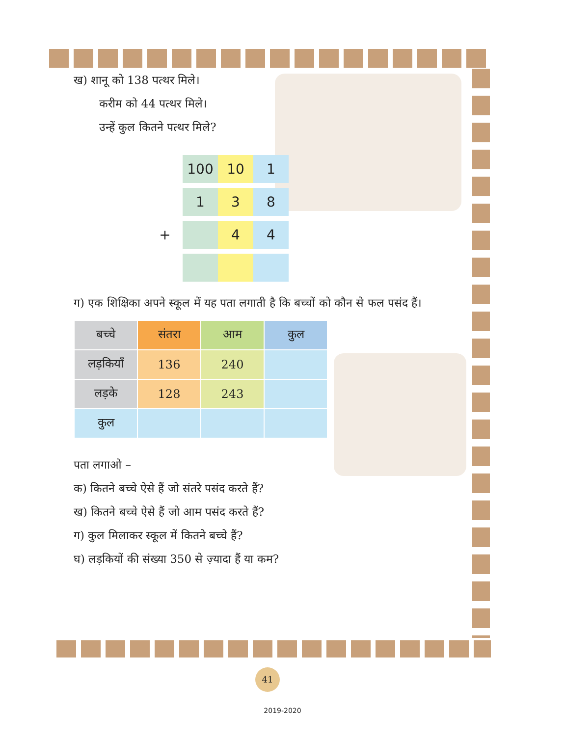ख) शानू को 138 पत्थर मिले।
करीम को 44 पत्थर मिले।
उन्हें कुल कितने पत्थर मिले?
| | 100 | 10 | 1 |
| | 1 | 3 | 8 |
| + | | 4 | 4 |
ग) एक शिक्षिका अपने स्कूल में यह पता लगाती है कि बच्चों को कौन से फल पसंद हैं।
| बच्चे | संतरा | आम | कुल |
| --- | --- | --- | --- |
| लड़कियाँ | 136 | 240 | |
| लड़के | 128 | 243 | |
| कुल | | | |
पता लगाओ –
क) कितने बच्चे ऐसे हैं जो संतरे पसंद करते हैं?
ख) कितने बच्चे ऐसे हैं जो आम पसंद करते हैं?
ग) कुल मिलाकर स्कूल में कितने बच्चे हैं?
घ) लड़कियों की संख्या 350 से ज़्यादा हैं या कम?
41
2019-2020